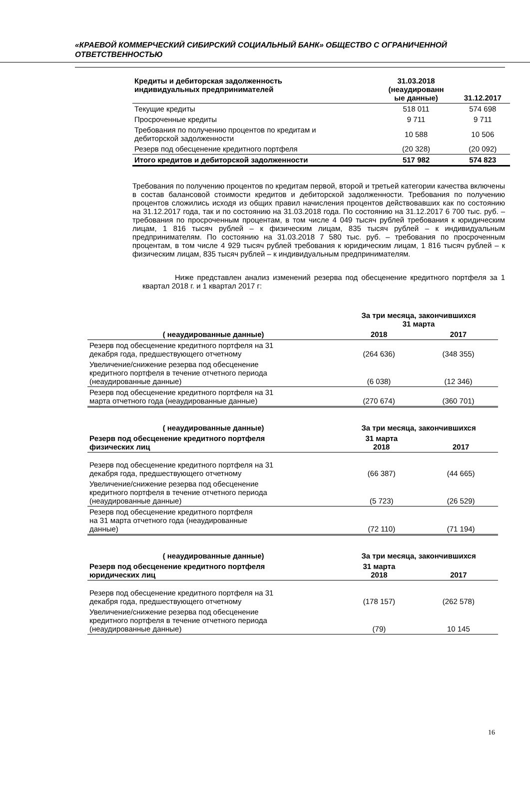«КРАЕВОЙ КОММЕРЧЕСКИЙ СИБИРСКИЙ СОЦИАЛЬНЫЙ БАНК» ОБЩЕСТВО С ОГРАНИЧЕННОЙ ОТВЕТСТВЕННОСТЬЮ
| Кредиты и дебиторская задолженность индивидуальных предпринимателей | 31.03.2018 (неаудированн ые данные) | 31.12.2017 |
| --- | --- | --- |
| Текущие кредиты | 518 011 | 574 698 |
| Просроченные кредиты | 9 711 | 9 711 |
| Требования по получению процентов по кредитам и дебиторской задолженности | 10 588 | 10 506 |
| Резерв под обесценение кредитного портфеля | (20 328) | (20 092) |
| Итого кредитов и дебиторской задолженности | 517 982 | 574 823 |
Требования по получению процентов по кредитам первой, второй и третьей категории качества включены в состав балансовой стоимости кредитов и дебиторской задолженности. Требования по получению процентов сложились исходя из общих правил начисления процентов действовавших как по состоянию на 31.12.2017 года, так и по состоянию на 31.03.2018 года. По состоянию на 31.12.2017 6 700 тыс. руб. – требования по просроченным процентам, в том числе 4 049 тысяч рублей требования к юридическим лицам, 1 816 тысяч рублей – к физическим лицам, 835 тысяч рублей – к индивидуальным предпринимателям. По состоянию на 31.03.2018 7 580 тыс. руб. – требования по просроченным процентам, в том числе 4 929 тысяч рублей требования к юридическим лицам, 1 816 тысяч рублей – к физическим лицам, 835 тысяч рублей – к индивидуальным предпринимателям.
Ниже представлен анализ изменений резерва под обесценение кредитного портфеля за 1 квартал 2018 г. и 1 квартал 2017 г:
| | За три месяца, закончившихся 31 марта | |
| ( неаудированные данные) | 2018 | 2017 |
| Резерв под обесценение кредитного портфеля на 31 декабря года, предшествующего отчетному | (264 636) | (348 355) |
| Увеличение/снижение резерва под обесценение кредитного портфеля в течение отчетного периода (неаудированные данные) | (6 038) | (12 346) |
| Резерв под обесценение кредитного портфеля на 31 марта отчетного года (неаудированные данные) | (270 674) | (360 701) |
| ( неаудированные данные) | За три месяца, закончившихся | |
| Резерв под обесценение кредитного портфеля физических лиц | 31 марта 2018 | 2017 |
| Резерв под обесценение кредитного портфеля на 31 декабря года, предшествующего отчетному | (66 387) | (44 665) |
| Увеличение/снижение резерва под обесценение кредитного портфеля в течение отчетного периода (неаудированные данные) | (5 723) | (26 529) |
| Резерв под обесценение кредитного портфеля на 31 марта отчетного года (неаудированные данные) | (72 110) | (71 194) |
| ( неаудированные данные) | За три месяца, закончившихся | |
| Резерв под обесценение кредитного портфеля юридических лиц | 31 марта 2018 | 2017 |
| Резерв под обесценение кредитного портфеля на 31 декабря года, предшествующего отчетному | (178 157) | (262 578) |
| Увеличение/снижение резерва под обесценение кредитного портфеля в течение отчетного периода (неаудированные данные) | (79) | 10 145 |
16